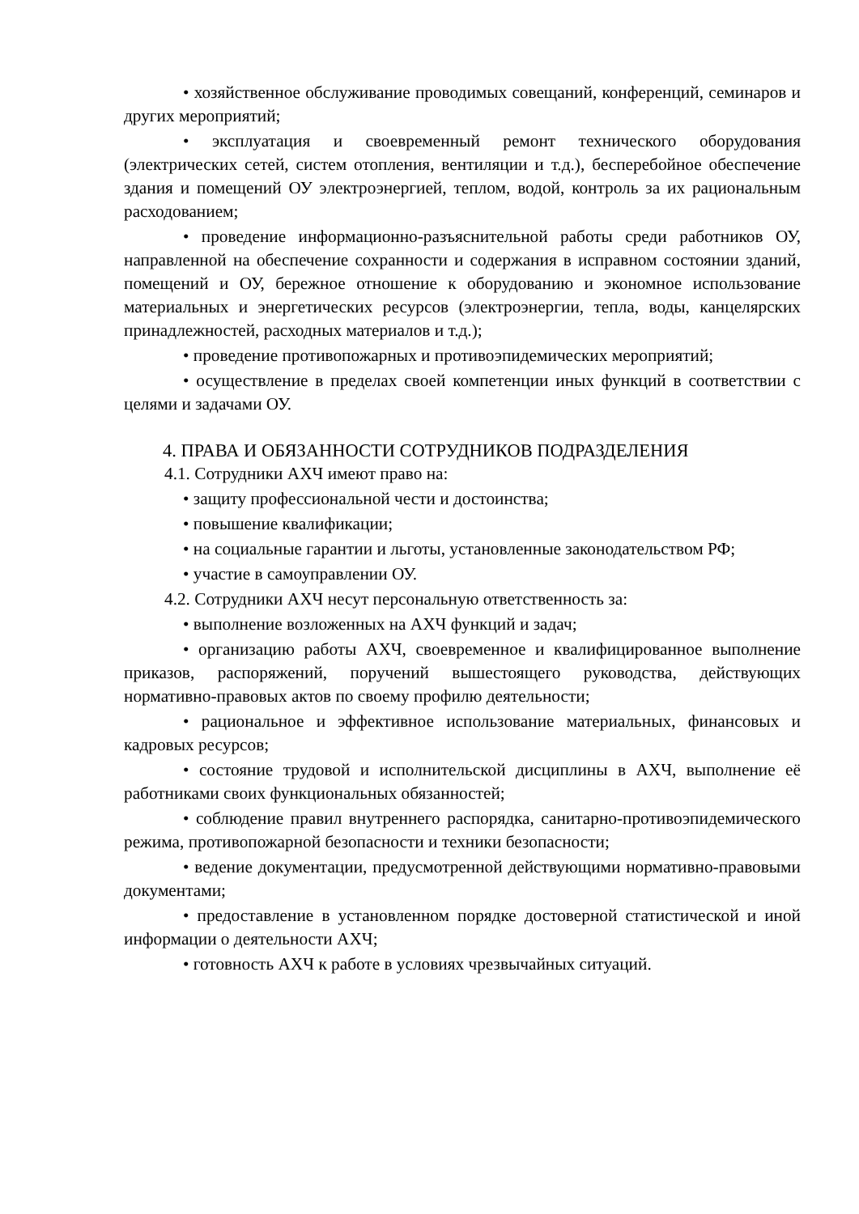• хозяйственное обслуживание проводимых совещаний, конференций, семинаров и других мероприятий;
• эксплуатация и своевременный ремонт технического оборудования (электрических сетей, систем отопления, вентиляции и т.д.), бесперебойное обеспечение здания и помещений ОУ электроэнергией, теплом, водой, контроль за их рациональным расходованием;
• проведение информационно-разъяснительной работы среди работников ОУ, направленной на обеспечение сохранности и содержания в исправном состоянии зданий, помещений и ОУ, бережное отношение к оборудованию и экономное использование материальных и энергетических ресурсов (электроэнергии, тепла, воды, канцелярских принадлежностей, расходных материалов и т.д.);
• проведение противопожарных и противоэпидемических мероприятий;
• осуществление в пределах своей компетенции иных функций в соответствии с целями и задачами ОУ.
4. ПРАВА И ОБЯЗАННОСТИ СОТРУДНИКОВ ПОДРАЗДЕЛЕНИЯ
4.1. Сотрудники АХЧ имеют право на:
• защиту профессиональной чести и достоинства;
• повышение квалификации;
• на социальные гарантии и льготы, установленные законодательством РФ;
• участие в самоуправлении ОУ.
4.2. Сотрудники АХЧ несут персональную ответственность за:
• выполнение возложенных на АХЧ функций и задач;
• организацию работы АХЧ, своевременное и квалифицированное выполнение приказов, распоряжений, поручений вышестоящего руководства, действующих нормативно-правовых актов по своему профилю деятельности;
• рациональное и эффективное использование материальных, финансовых и кадровых ресурсов;
• состояние трудовой и исполнительской дисциплины в АХЧ, выполнение её работниками своих функциональных обязанностей;
• соблюдение правил внутреннего распорядка, санитарно-противоэпидемического режима, противопожарной безопасности и техники безопасности;
• ведение документации, предусмотренной действующими нормативно-правовыми документами;
• предоставление в установленном порядке достоверной статистической и иной информации о деятельности АХЧ;
• готовность АХЧ к работе в условиях чрезвычайных ситуаций.